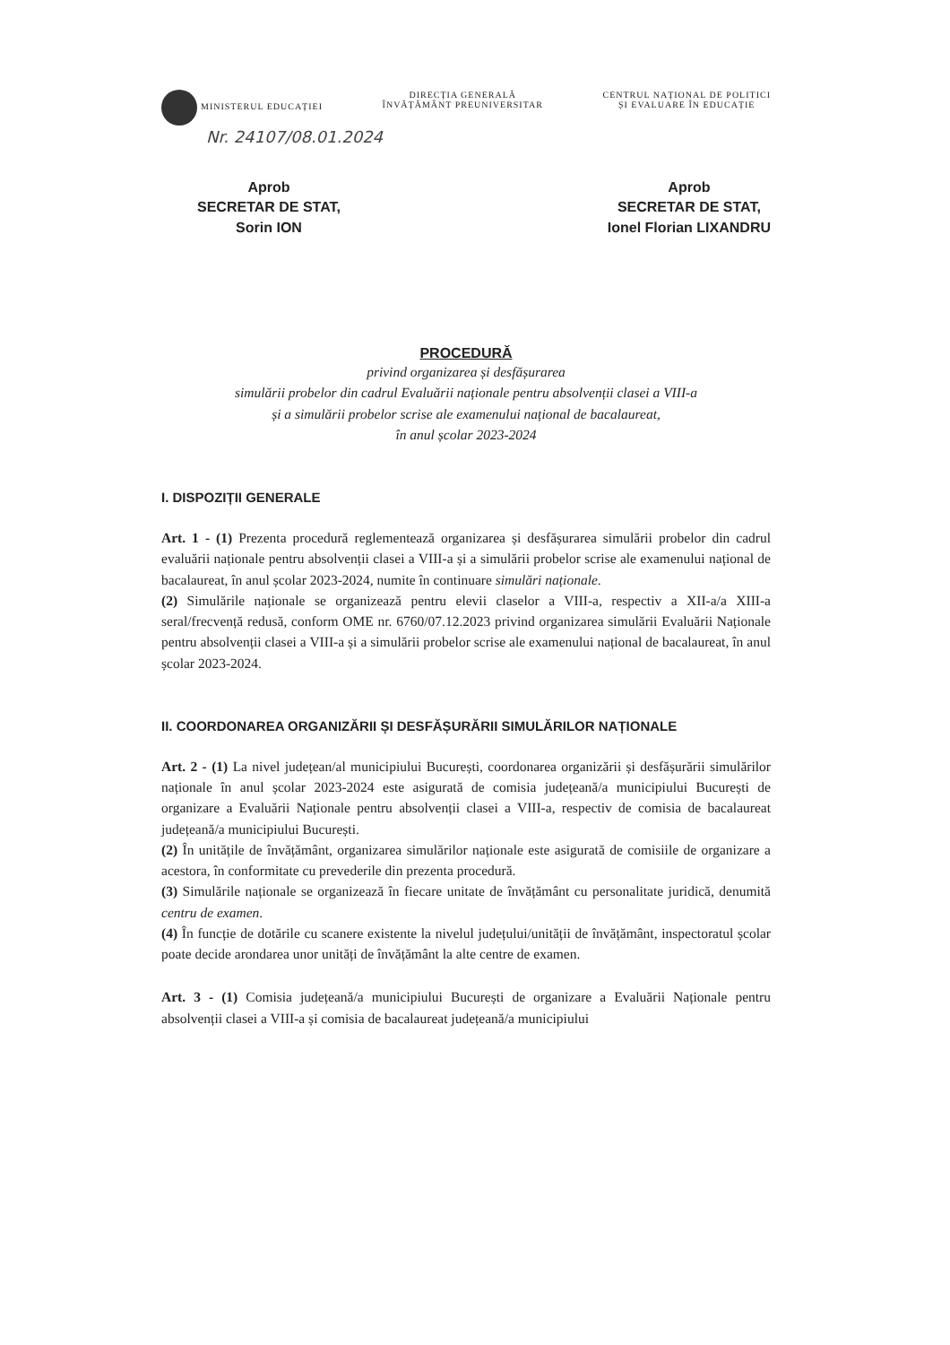MINISTERUL EDUCAȚIEI DIRECȚIA GENERALĂ
ÎNVĂȚĂMÂNT PREUNIVERSITAR
CENTRUL NAȚIONAL DE POLITICI
ȘI EVALUARE ÎN EDUCAȚIE
Nr. 24107/08.01.2024
Aprob
SECRETAR DE STAT,
Sorin ION
Aprob
SECRETAR DE STAT,
Ionel Florian LIXANDRU
PROCEDURĂ
privind organizarea și desfășurarea
simulării probelor din cadrul Evaluării naționale pentru absolvenții clasei a VIII-a
și a simulării probelor scrise ale examenului național de bacalaureat,
în anul școlar 2023-2024
I. DISPOZIȚII GENERALE
Art. 1 - (1) Prezenta procedură reglementează organizarea și desfășurarea simulării probelor din cadrul evaluării naționale pentru absolvenții clasei a VIII-a și a simulării probelor scrise ale examenului național de bacalaureat, în anul școlar 2023-2024, numite în continuare simulări naționale.
(2) Simulările naționale se organizează pentru elevii claselor a VIII-a, respectiv a XII-a/a XIII-a seral/frecvență redusă, conform OME nr. 6760/07.12.2023 privind organizarea simulării Evaluării Naționale pentru absolvenții clasei a VIII-a și a simulării probelor scrise ale examenului național de bacalaureat, în anul școlar 2023-2024.
II. COORDONAREA ORGANIZĂRII ȘI DESFĂȘURĂRII SIMULĂRILOR NAȚIONALE
Art. 2 - (1) La nivel județean/al municipiului București, coordonarea organizării și desfășurării simulărilor naționale în anul școlar 2023-2024 este asigurată de comisia județeană/a municipiului București de organizare a Evaluării Naționale pentru absolvenții clasei a VIII-a, respectiv de comisia de bacalaureat județeană/a municipiului București.
(2) În unitățile de învățământ, organizarea simulărilor naționale este asigurată de comisiile de organizare a acestora, în conformitate cu prevederile din prezenta procedură.
(3) Simulările naționale se organizează în fiecare unitate de învățământ cu personalitate juridică, denumită centru de examen.
(4) În funcție de dotările cu scanere existente la nivelul județului/unității de învățământ, inspectoratul școlar poate decide arondarea unor unități de învățământ la alte centre de examen.
Art. 3 - (1) Comisia județeană/a municipiului București de organizare a Evaluării Naționale pentru absolvenții clasei a VIII-a și comisia de bacalaureat județeană/a municipiului